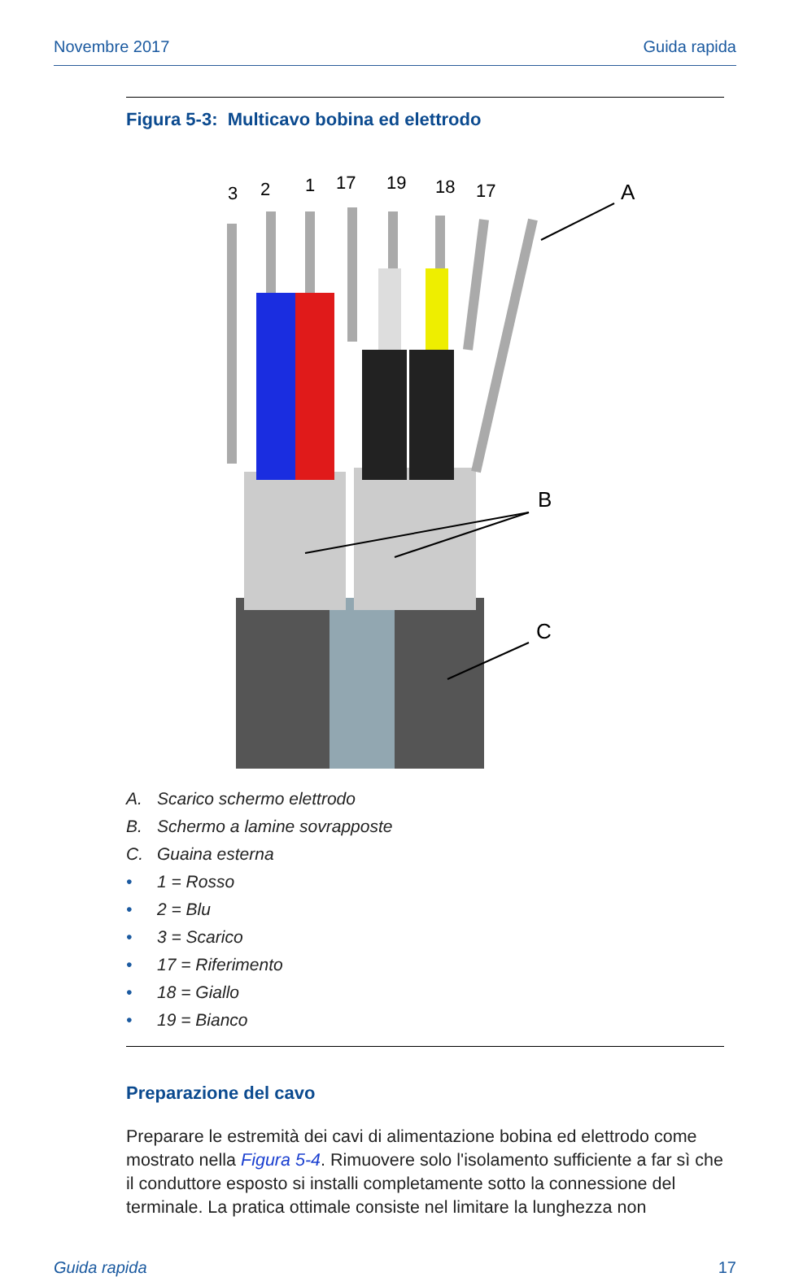Novembre 2017 Guida rapida
Figura 5-3: Multicavo bobina ed elettrodo
3
2
1
17
19
18
17
A
B
C
A. Scarico schermo elettrodo
B. Schermo a lamine sovrapposte
C. Guaina esterna
• 1 = Rosso
• 2 = Blu
• 3 = Scarico
• 17 = Riferimento
• 18 = Giallo
• 19 = Bianco
Preparazione del cavo
Preparare le estremità dei cavi di alimentazione bobina ed elettrodo come mostrato nella Figura 5-4. Rimuovere solo l'isolamento sufficiente a far sì che il conduttore esposto si installi completamente sotto la connessione del terminale. La pratica ottimale consiste nel limitare la lunghezza non
Guida rapida 17